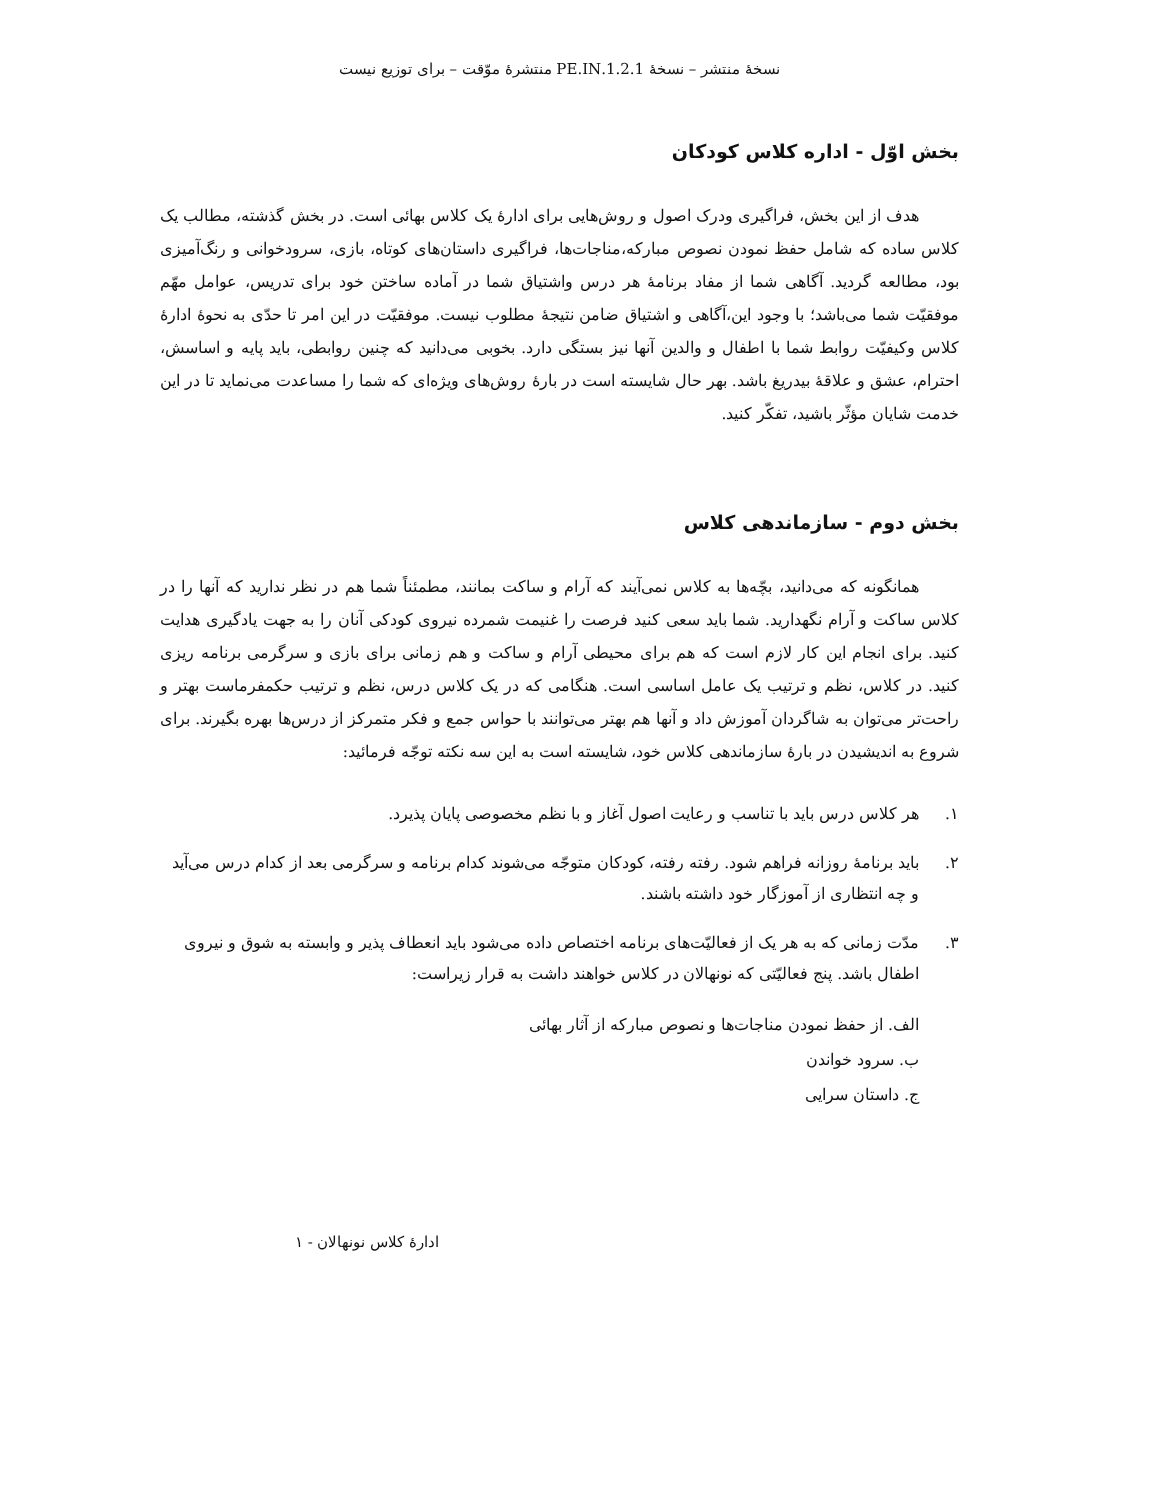نسخهٔ منتشر – نسخهٔ 1.2.1.PE.IN منتشرهٔ موّقت – برای توزیع نیست
بخش اوّل - اداره کلاس کودکان
هدف از این بخش، فراگیری ودرک اصول و روش‌هایی برای ادارهٔ یک کلاس بهائی است. در بخش گذشته، مطالب یک کلاس ساده که شامل حفظ نمودن نصوص مبارکه،مناجات‌ها، فراگیری داستان‌های کوتاه، بازی، سرودخوانی و رنگ‌آمیزی بود، مطالعه گردید. آگاهی شما از مفاد برنامهٔ هر درس واشتیاق شما در آماده ساختن خود برای تدریس، عوامل مهّم موفقیّت شما می‌باشد؛ با وجود این،آگاهی و اشتیاق ضامن نتیجهٔ مطلوب نیست. موفقیّت در این امر تا حدّی به نحوهٔ ادارهٔ کلاس وکیفیّت روابط شما با اطفال و والدین آنها نیز بستگی دارد. بخوبی می‌دانید که چنین روابطی، باید پایه و اساسش، احترام، عشق و علاقهٔ بیدریغ باشد. بهر حال شایسته است در بارهٔ روش‌های ویژه‌ای که شما را مساعدت می‌نماید تا در این خدمت شایان مؤثّر باشید، تفکّر کنید.
بخش دوم - سازماندهی کلاس
همانگونه که می‌دانید، بچّه‌ها به کلاس نمی‌آیند که آرام و ساکت بمانند، مطمئناً شما هم در نظر ندارید که آنها را در کلاس ساکت و آرام نگهدارید. شما باید سعی کنید فرصت را غنیمت شمرده نیروی کودکی آنان را به جهت یادگیری هدایت کنید. برای انجام این کار لازم است که هم برای محیطی آرام و ساکت و هم زمانی برای بازی و سرگرمی برنامه ریزی کنید. در کلاس، نظم و ترتیب یک عامل اساسی است. هنگامی که در یک کلاس درس، نظم و ترتیب حکمفرماست بهتر و راحت‌تر می‌توان به شاگردان آموزش داد و آنها هم بهتر می‌توانند با حواس جمع و فکر متمرکز از درس‌ها بهره بگیرند. برای شروع به اندیشیدن در بارهٔ سازماندهی کلاس خود، شایسته است به این سه نکته توجّه فرمائید:
۱. هر کلاس درس باید با تناسب و رعایت اصول آغاز و با نظم مخصوصی پایان پذیرد.
۲. باید برنامهٔ روزانه فراهم شود. رفته رفته، کودکان متوجّه می‌شوند کدام برنامه و سرگرمی بعد از کدام درس می‌آید و چه انتظاری از آموزگار خود داشته باشند.
۳. مدّت زمانی که به هر یک از فعالیّت‌های برنامه اختصاص داده می‌شود باید انعطاف پذیر و وابسته به شوق و نیروی اطفال باشد. پنج فعالیّتی که نونهالان در کلاس خواهند داشت به قرار زیراست:
الف. از حفظ نمودن مناجات‌ها و نصوص مبارکه از آثار بهائی
ب. سرود خواندن
ج. داستان سرایی
ادارهٔ کلاس نونهالان - ۱